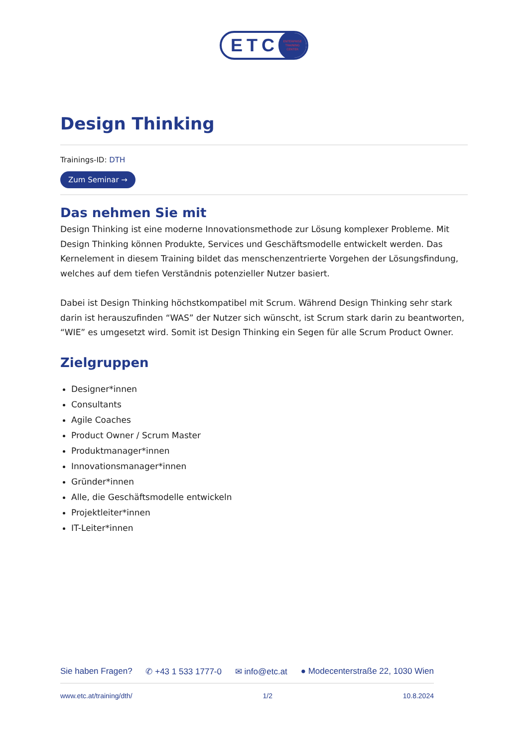ETC
ENTERPRISE
TRAINING
CENTER
Design Thinking
Trainings-ID: DTH
Zum Seminar →
Das nehmen Sie mit
Design Thinking ist eine moderne Innovationsmethode zur Lösung komplexer Probleme. Mit Design Thinking können Produkte, Services und Geschäftsmodelle entwickelt werden. Das Kernelement in diesem Training bildet das menschenzentrierte Vorgehen der Lösungsfindung, welches auf dem tiefen Verständnis potenzieller Nutzer basiert.
Dabei ist Design Thinking höchstkompatibel mit Scrum. Während Design Thinking sehr stark darin ist herauszufinden “WAS” der Nutzer sich wünscht, ist Scrum stark darin zu beantworten, “WIE” es umgesetzt wird. Somit ist Design Thinking ein Segen für alle Scrum Product Owner.
Zielgruppen
Designer*innen
Consultants
Agile Coaches
Product Owner / Scrum Master
Produktmanager*innen
Innovationsmanager*innen
Gründer*innen
Alle, die Geschäftsmodelle entwickeln
Projektleiter*innen
IT-Leiter*innen
Sie haben Fragen? ✆ +43 1 533 1777-0 ✉ info@etc.at ● Modecenterstraße 22, 1030 Wien
www.etc.at/training/dth/ 1/2 10.8.2024